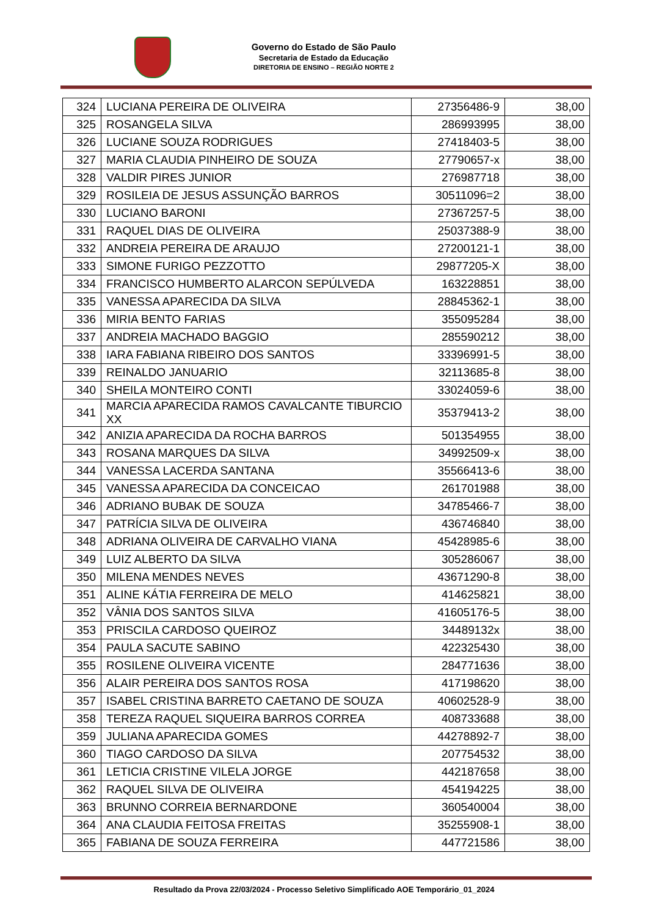Governo do Estado de São Paulo
Secretaria de Estado da Educação
DIRETORIA DE ENSINO – REGIÃO NORTE 2
| 324 | LUCIANA PEREIRA DE OLIVEIRA | 27356486-9 | 38,00 |
| 325 | ROSANGELA SILVA | 286993995 | 38,00 |
| 326 | LUCIANE SOUZA RODRIGUES | 27418403-5 | 38,00 |
| 327 | MARIA CLAUDIA PINHEIRO DE SOUZA | 27790657-x | 38,00 |
| 328 | VALDIR PIRES JUNIOR | 276987718 | 38,00 |
| 329 | ROSILEIA DE JESUS ASSUNÇÃO BARROS | 30511096=2 | 38,00 |
| 330 | LUCIANO BARONI | 27367257-5 | 38,00 |
| 331 | RAQUEL DIAS DE OLIVEIRA | 25037388-9 | 38,00 |
| 332 | ANDREIA PEREIRA DE ARAUJO | 27200121-1 | 38,00 |
| 333 | SIMONE FURIGO PEZZOTTO | 29877205-X | 38,00 |
| 334 | FRANCISCO HUMBERTO ALARCON SEPÚLVEDA | 163228851 | 38,00 |
| 335 | VANESSA APARECIDA DA SILVA | 28845362-1 | 38,00 |
| 336 | MIRIA BENTO FARIAS | 355095284 | 38,00 |
| 337 | ANDREIA MACHADO BAGGIO | 285590212 | 38,00 |
| 338 | IARA FABIANA RIBEIRO DOS SANTOS | 33396991-5 | 38,00 |
| 339 | REINALDO JANUARIO | 32113685-8 | 38,00 |
| 340 | SHEILA MONTEIRO CONTI | 33024059-6 | 38,00 |
| 341 | MARCIA APARECIDA RAMOS CAVALCANTE TIBURCIO XX | 35379413-2 | 38,00 |
| 342 | ANIZIA APARECIDA DA ROCHA BARROS | 501354955 | 38,00 |
| 343 | ROSANA MARQUES DA SILVA | 34992509-x | 38,00 |
| 344 | VANESSA LACERDA SANTANA | 35566413-6 | 38,00 |
| 345 | VANESSA APARECIDA DA CONCEICAO | 261701988 | 38,00 |
| 346 | ADRIANO BUBAK DE SOUZA | 34785466-7 | 38,00 |
| 347 | PATRÍCIA SILVA DE OLIVEIRA | 436746840 | 38,00 |
| 348 | ADRIANA OLIVEIRA DE CARVALHO VIANA | 45428985-6 | 38,00 |
| 349 | LUIZ ALBERTO DA SILVA | 305286067 | 38,00 |
| 350 | MILENA MENDES NEVES | 43671290-8 | 38,00 |
| 351 | ALINE KÁTIA FERREIRA DE MELO | 414625821 | 38,00 |
| 352 | VÂNIA DOS SANTOS SILVA | 41605176-5 | 38,00 |
| 353 | PRISCILA CARDOSO QUEIROZ | 34489132x | 38,00 |
| 354 | PAULA SACUTE SABINO | 422325430 | 38,00 |
| 355 | ROSILENE OLIVEIRA VICENTE | 284771636 | 38,00 |
| 356 | ALAIR PEREIRA DOS SANTOS ROSA | 417198620 | 38,00 |
| 357 | ISABEL CRISTINA BARRETO CAETANO DE SOUZA | 40602528-9 | 38,00 |
| 358 | TEREZA RAQUEL SIQUEIRA BARROS CORREA | 408733688 | 38,00 |
| 359 | JULIANA APARECIDA GOMES | 44278892-7 | 38,00 |
| 360 | TIAGO CARDOSO DA SILVA | 207754532 | 38,00 |
| 361 | LETICIA CRISTINE VILELA JORGE | 442187658 | 38,00 |
| 362 | RAQUEL SILVA DE OLIVEIRA | 454194225 | 38,00 |
| 363 | BRUNNO CORREIA BERNARDONE | 360540004 | 38,00 |
| 364 | ANA CLAUDIA FEITOSA FREITAS | 35255908-1 | 38,00 |
| 365 | FABIANA DE SOUZA FERREIRA | 447721586 | 38,00 |
Resultado da Prova 22/03/2024 - Processo Seletivo Simplificado AOE Temporário_01_2024